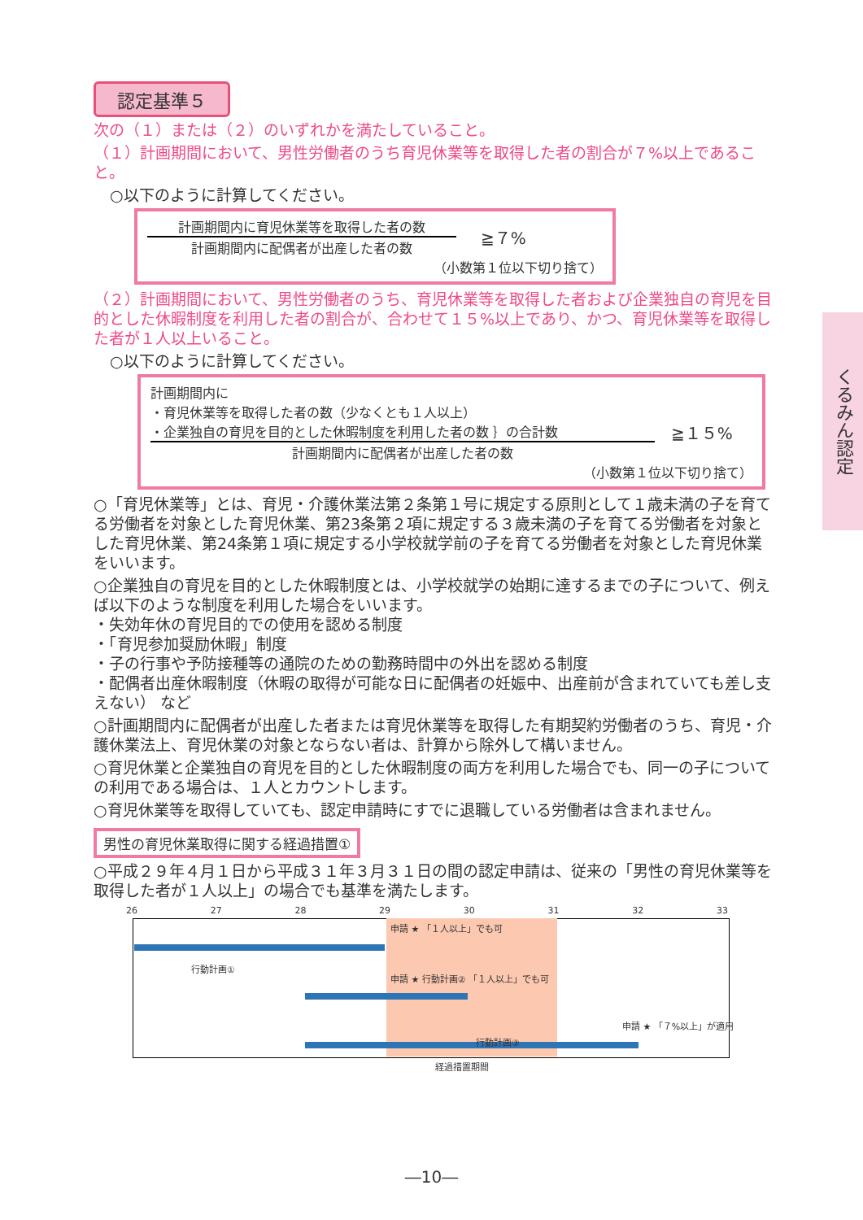くるみん認定
認定基準５
次の（１）または（２）のいずれかを満たしていること。
（１）計画期間において、男性労働者のうち育児休業等を取得した者の割合が７%以上であること。
○以下のように計算してください。
計画期間内に育児休業等を取得した者の数
計画期間内に配偶者が出産した者の数
≧７%
（小数第１位以下切り捨て）
（２）計画期間において、男性労働者のうち、育児休業等を取得した者および企業独自の育児を目的とした休暇制度を利用した者の割合が、合わせて１５%以上であり、かつ、育児休業等を取得した者が１人以上いること。
○以下のように計算してください。
計画期間内に
・育児休業等を取得した者の数（少なくとも１人以上）
・企業独自の育児を目的とした休暇制度を利用した者の数 ｝の合計数
計画期間内に配偶者が出産した者の数
≧１５%
（小数第１位以下切り捨て）
○「育児休業等」とは、育児・介護休業法第２条第１号に規定する原則として１歳未満の子を育てる労働者を対象とした育児休業、第23条第２項に規定する３歳未満の子を育てる労働者を対象とした育児休業、第24条第１項に規定する小学校就学前の子を育てる労働者を対象とした育児休業をいいます。
○企業独自の育児を目的とした休暇制度とは、小学校就学の始期に達するまでの子について、例えば以下のような制度を利用した場合をいいます。
・失効年休の育児目的での使用を認める制度
・「育児参加奨励休暇」制度
・子の行事や予防接種等の通院のための勤務時間中の外出を認める制度
・配偶者出産休暇制度（休暇の取得が可能な日に配偶者の妊娠中、出産前が含まれていても差し支えない） など
○計画期間内に配偶者が出産した者または育児休業等を取得した有期契約労働者のうち、育児・介護休業法上、育児休業の対象とならない者は、計算から除外して構いません。
○育児休業と企業独自の育児を目的とした休暇制度の両方を利用した場合でも、同一の子についての利用である場合は、１人とカウントします。
○育児休業等を取得していても、認定申請時にすでに退職している労働者は含まれません。
男性の育児休業取得に関する経過措置①
○平成２９年４月１日から平成３１年３月３１日の間の認定申請は、従来の「男性の育児休業等を取得した者が１人以上」の場合でも基準を満たします。
26 27 28 29 30 31 32 33
行動計画①
申請 ★ 「１人以上」でも可
申請 ★ 行動計画② 「１人以上」でも可
行動計画③
申請 ★ 「７%以上」が適用
経過措置期間
―10―